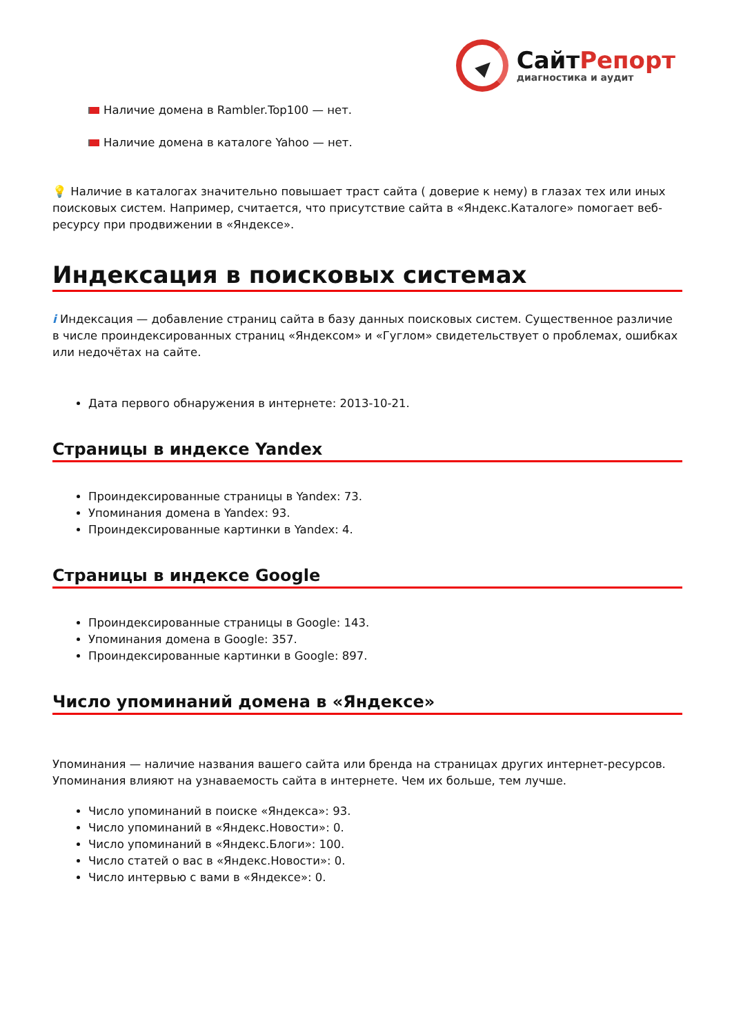СайтРепорт
диагностика и аудит
Наличие домена в Rambler.Top100 — нет.
Наличие домена в каталоге Yahoo — нет.
💡 Наличие в каталогах значительно повышает траст сайта ( доверие к нему) в глазах тех или иных поисковых систем. Например, считается, что присутствие сайта в «Яндекс.Каталоге» помогает веб-ресурсу при продвижении в «Яндексе».
Индексация в поисковых системах
i Индексация — добавление страниц сайта в базу данных поисковых систем. Существенное различие в числе проиндексированных страниц «Яндексом» и «Гуглом» свидетельствует о проблемах, ошибках или недочётах на сайте.
Дата первого обнаружения в интернете: 2013-10-21.
Страницы в индексе Yandex
Проиндексированные страницы в Yandex: 73.
Упоминания домена в Yandex: 93.
Проиндексированные картинки в Yandex: 4.
Страницы в индексе Google
Проиндексированные страницы в Google: 143.
Упоминания домена в Google: 357.
Проиндексированные картинки в Google: 897.
Число упоминаний домена в «Яндексе»
Упоминания — наличие названия вашего сайта или бренда на страницах других интернет-ресурсов. Упоминания влияют на узнаваемость сайта в интернете. Чем их больше, тем лучше.
Число упоминаний в поиске «Яндекса»: 93.
Число упоминаний в «Яндекс.Новости»: 0.
Число упоминаний в «Яндекс.Блоги»: 100.
Число статей о вас в «Яндекс.Новости»: 0.
Число интервью с вами в «Яндексе»: 0.